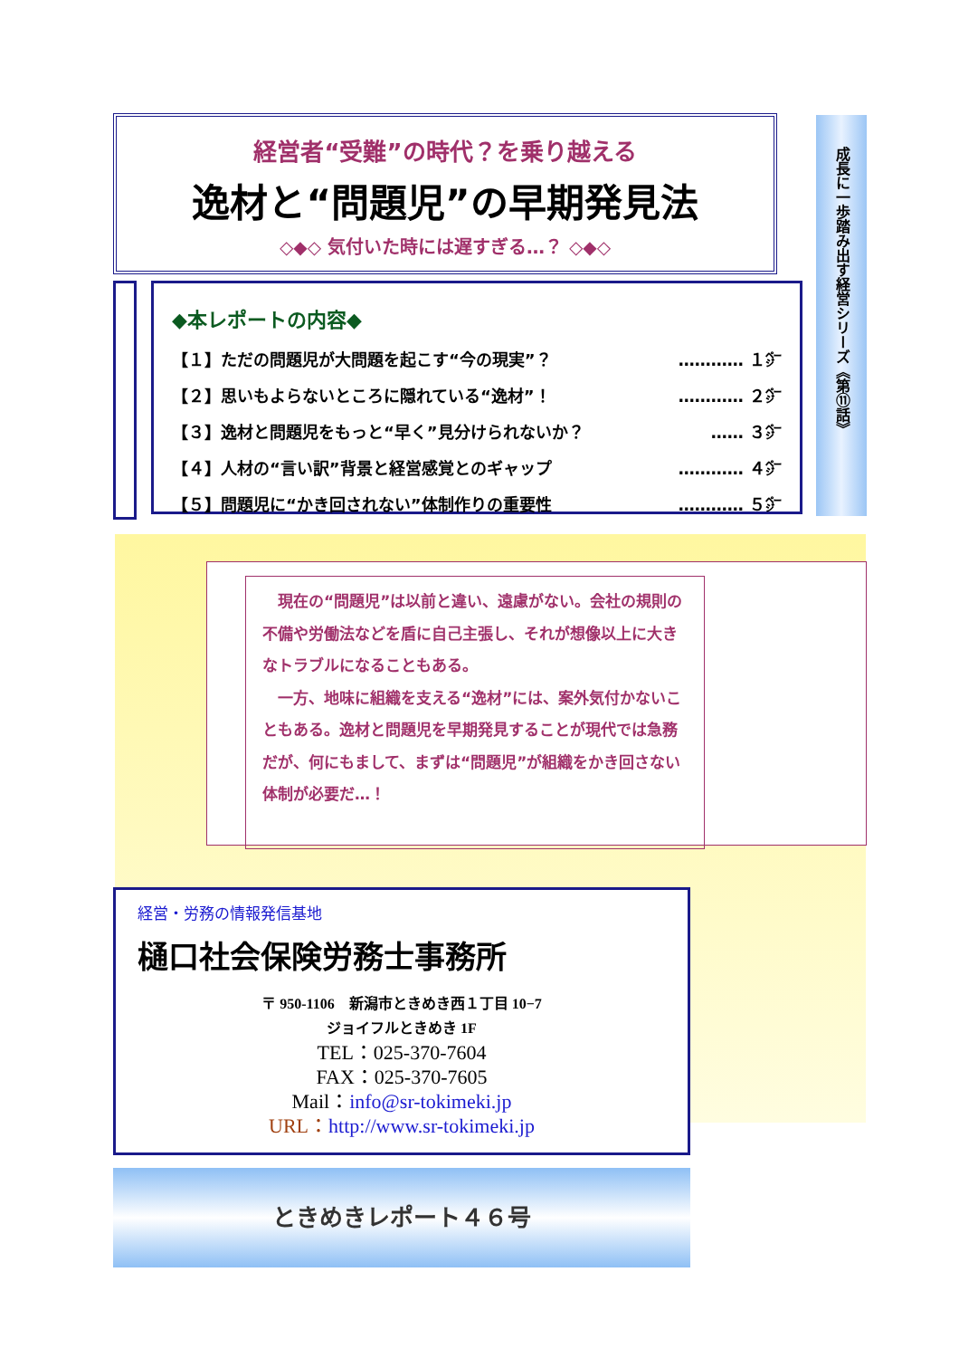経営者“受難”の時代？を乗り越える
逸材と“問題児”の早期発見法
◇◆◇ 気付いた時には遅すぎる…？ ◇◆◇
成長に一歩踏み出す経営シリーズ《第⑪話》
◆本レポートの内容◆
【１】ただの問題児が大問題を起こす“今の現実”？ ………… １㌻
【２】思いもよらないところに隠れている“逸材”！ ………… ２㌻
【３】逸材と問題児をもっと“早く”見分けられないか？ …… ３㌻
【４】人材の“言い訳”背景と経営感覚とのギャップ ………… ４㌻
【５】問題児に“かき回されない”体制作りの重要性 ………… ５㌻
　現在の“問題児”は以前と違い、遠慮がない。会社の規則の不備や労働法などを盾に自己主張し、それが想像以上に大きなトラブルになることもある。
　一方、地味に組織を支える“逸材”には、案外気付かないこともある。逸材と問題児を早期発見することが現代では急務だが、何にもまして、まずは“問題児”が組織をかき回さない体制が必要だ…！
経営・労務の情報発信基地
樋口社会保険労務士事務所
〒 950-1106　新潟市ときめき西１丁目 10−7
ジョイフルときめき 1F
TEL：025-370-7604
FAX：025-370-7605
Mail：info@sr-tokimeki.jp
URL：http://www.sr-tokimeki.jp
ときめきレポート４６号